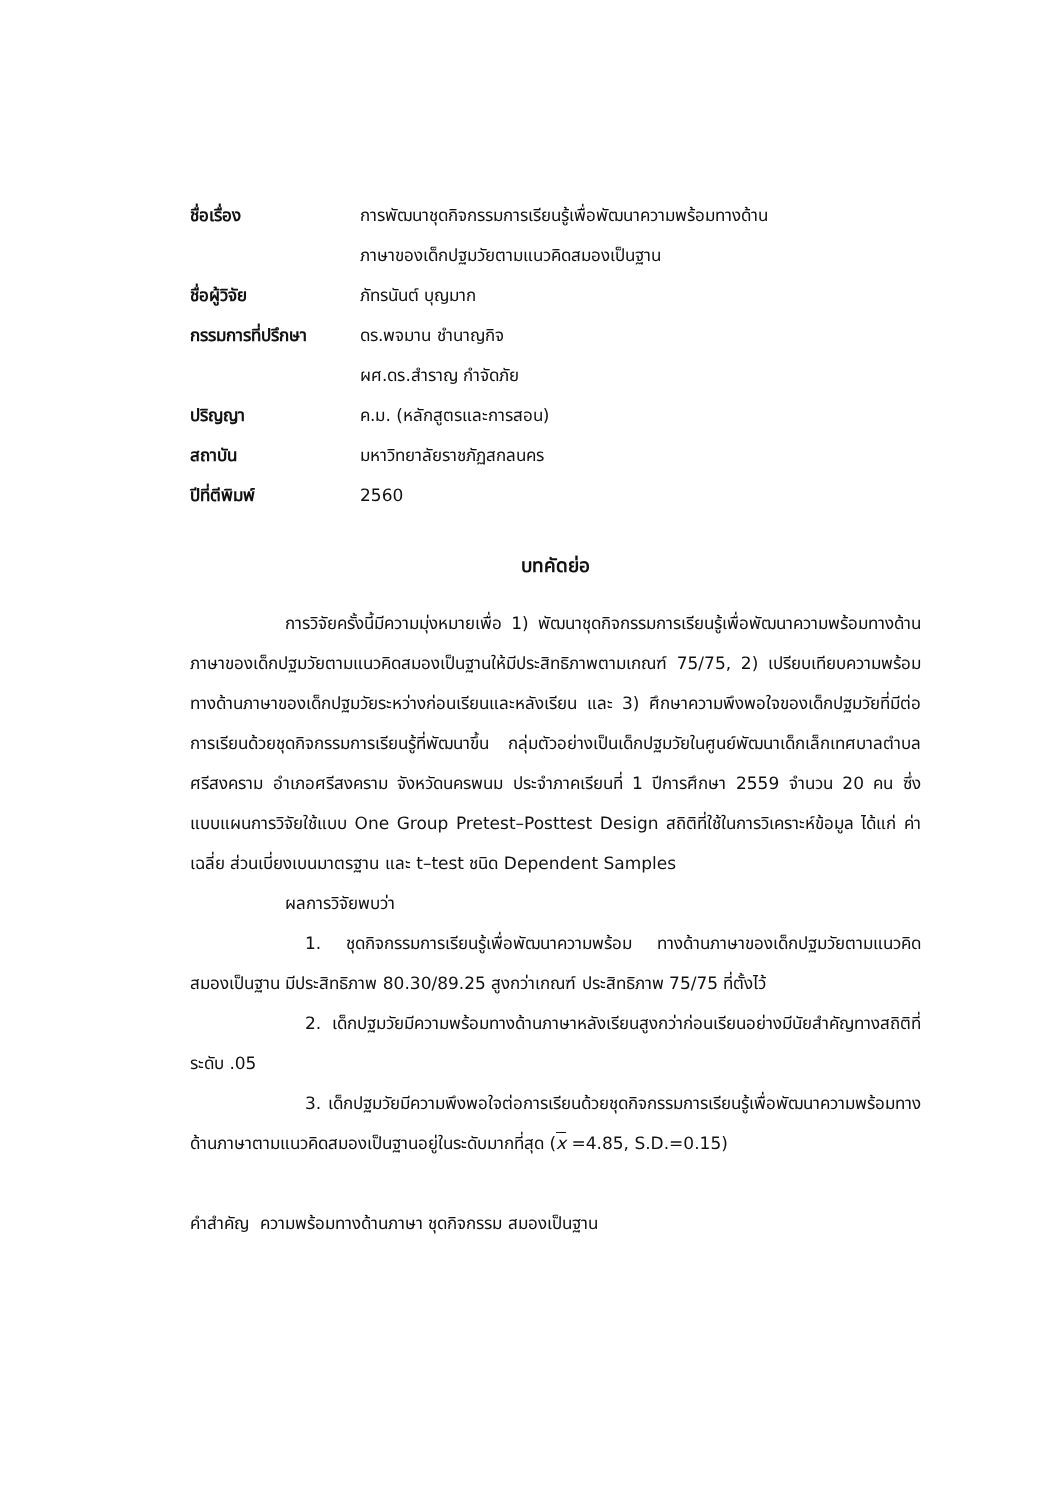| ชื่อเรื่อง | การพัฒนาชุดกิจกรรมการเรียนรู้เพื่อพัฒนาความพร้อมทางด้าน ภาษาของเด็กปฐมวัยตามแนวคิดสมองเป็นฐาน |
| ชื่อผู้วิจัย | ภัทรนันต์ บุญมาก |
| กรรมการที่ปรึกษา | ดร.พจมาน ชำนาญกิจ ผศ.ดร.สำราญ กำจัดภัย |
| ปริญญา | ค.ม. (หลักสูตรและการสอน) |
| สถาบัน | มหาวิทยาลัยราชภัฏสกลนคร |
| ปีที่ตีพิมพ์ | 2560 |
บทคัดย่อ
การวิจัยครั้งนี้มีความมุ่งหมายเพื่อ 1) พัฒนาชุดกิจกรรมการเรียนรู้เพื่อพัฒนาความพร้อมทางด้านภาษาของเด็กปฐมวัยตามแนวคิดสมองเป็นฐานให้มีประสิทธิภาพตามเกณฑ์ 75/75, 2) เปรียบเทียบความพร้อมทางด้านภาษาของเด็กปฐมวัยระหว่างก่อนเรียนและหลังเรียน และ 3) ศึกษาความพึงพอใจของเด็กปฐมวัยที่มีต่อการเรียนด้วยชุดกิจกรรมการเรียนรู้ที่พัฒนาขึ้น กลุ่มตัวอย่างเป็นเด็กปฐมวัยในศูนย์พัฒนาเด็กเล็กเทศบาลตำบลศรีสงคราม อำเภอศรีสงคราม จังหวัดนครพนม ประจำภาคเรียนที่ 1 ปีการศึกษา 2559 จำนวน 20 คน ซึ่งแบบแผนการวิจัยใช้แบบ One Group Pretest–Posttest Design สถิติที่ใช้ในการวิเคราะห์ข้อมูล ได้แก่ ค่าเฉลี่ย ส่วนเบี่ยงเบนมาตรฐาน และ t–test ชนิด Dependent Samples
ผลการวิจัยพบว่า
1. ชุดกิจกรรมการเรียนรู้เพื่อพัฒนาความพร้อม ทางด้านภาษาของเด็กปฐมวัยตามแนวคิดสมองเป็นฐาน มีประสิทธิภาพ 80.30/89.25 สูงกว่าเกณฑ์ ประสิทธิภาพ 75/75 ที่ตั้งไว้
2. เด็กปฐมวัยมีความพร้อมทางด้านภาษาหลังเรียนสูงกว่าก่อนเรียนอย่างมีนัยสำคัญทางสถิติที่ระดับ .05
3. เด็กปฐมวัยมีความพึงพอใจต่อการเรียนด้วยชุดกิจกรรมการเรียนรู้เพื่อพัฒนาความพร้อมทางด้านภาษาตามแนวคิดสมองเป็นฐานอยู่ในระดับมากที่สุด (x =4.85, S.D.=0.15)
คำสำคัญ ความพร้อมทางด้านภาษา ชุดกิจกรรม สมองเป็นฐาน